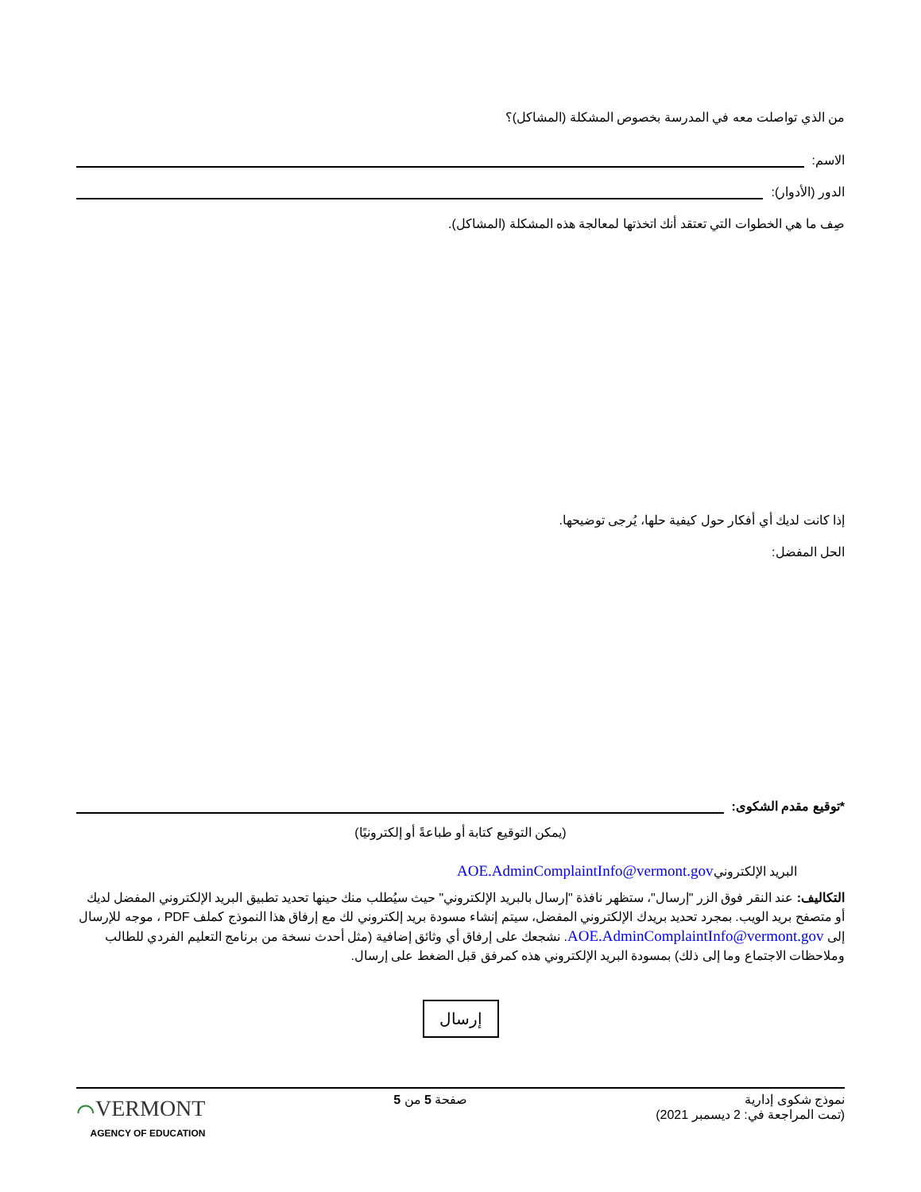من الذي تواصلت معه في المدرسة بخصوص المشكلة (المشاكل)؟
الاسم:
الدور (الأدوار):
صِف ما هي الخطوات التي تعتقد أنك اتخذتها لمعالجة هذه المشكلة (المشاكل).
إذا كانت لديك أي أفكار حول كيفية حلها، يُرجى توضيحها.
الحل المفضل:
*توقيع مقدم الشكوى:
(يمكن التوقيع كتابة أو طباعةً أو إلكترونيًا)
البريد الإلكترونيAOE.AdminComplaintInfo@vermont.gov
التكاليف: عند النقر فوق الزر "إرسال"، ستظهر نافذة "إرسال بالبريد الإلكتروني" حيث سيُطلب منك حينها تحديد تطبيق البريد الإلكتروني المفضل لديك أو متصفح بريد الويب. بمجرد تحديد بريدك الإلكتروني المفضل، سيتم إنشاء مسودة بريد إلكتروني لك مع إرفاق هذا النموذج كملف PDF ، موجه للإرسال إلى AOE.AdminComplaintInfo@vermont.gov. نشجعك على إرفاق أي وثائق إضافية (مثل أحدث نسخة من برنامج التعليم الفردي للطالب وملاحظات الاجتماع وما إلى ذلك) بمسودة البريد الإلكتروني هذه كمرفق قبل الضغط على إرسال.
إرسال
نموذج شكوى إدارية
(تمت المراجعة في: 2 ديسمبر 2021)
صفحة 5 من 5
⌒VERMONT
AGENCY OF EDUCATION